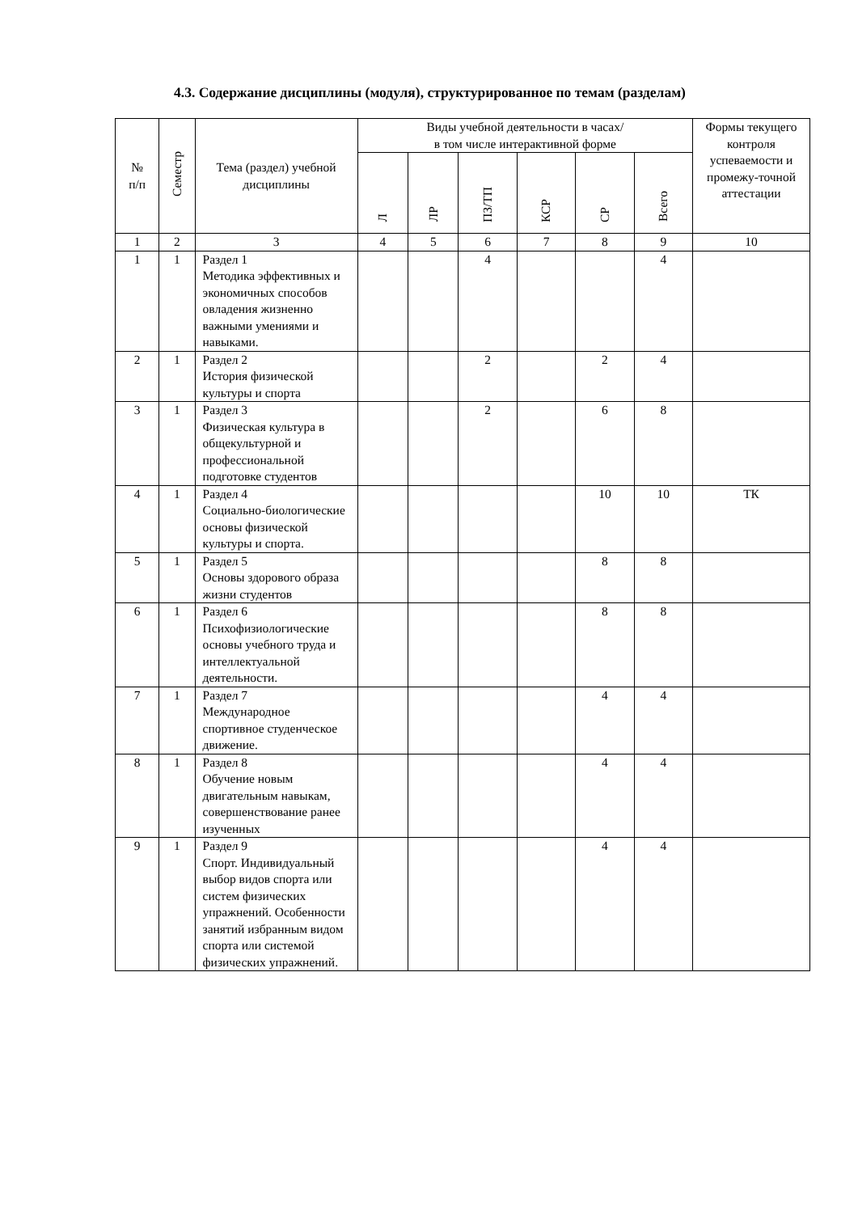4.3. Содержание дисциплины (модуля), структурированное по темам (разделам)
| № п/п | Семестр | Тема (раздел) учебной дисциплины | Виды учебной деятельности в часах/ в том числе интерактивной форме | | | | | | Формы текущего контроля успеваемости и промежу-точной аттестации |
| --- | --- | --- | --- | --- | --- | --- | --- | --- | --- |
| | | | Л | ЛР | ПЗ/ТП | КСР | СР | Всего | |
| 1 | 2 | 3 | 4 | 5 | 6 | 7 | 8 | 9 | 10 |
| 1 | 1 | Раздел 1 Методика эффективных и экономичных способов овладения жизненно важными умениями и навыками. | | | 4 | | | 4 | |
| 2 | 1 | Раздел 2 История физической культуры и спорта | | | 2 | | 2 | 4 | |
| 3 | 1 | Раздел 3 Физическая культура в общекультурной и профессиональной подготовке студентов | | | 2 | | 6 | 8 | |
| 4 | 1 | Раздел 4 Социально-биологические основы физической культуры и спорта. | | | | | 10 | 10 | ТК |
| 5 | 1 | Раздел 5 Основы здорового образа жизни студентов | | | | | 8 | 8 | |
| 6 | 1 | Раздел 6 Психофизиологические основы учебного труда и интеллектуальной деятельности. | | | | | 8 | 8 | |
| 7 | 1 | Раздел 7 Международное спортивное студенческое движение. | | | | | 4 | 4 | |
| 8 | 1 | Раздел 8 Обучение новым двигательным навыкам, совершенствование ранее изученных | | | | | 4 | 4 | |
| 9 | 1 | Раздел 9 Спорт. Индивидуальный выбор видов спорта или систем физических упражнений. Особенности занятий избранным видом спорта или системой физических упражнений. | | | | | 4 | 4 | |